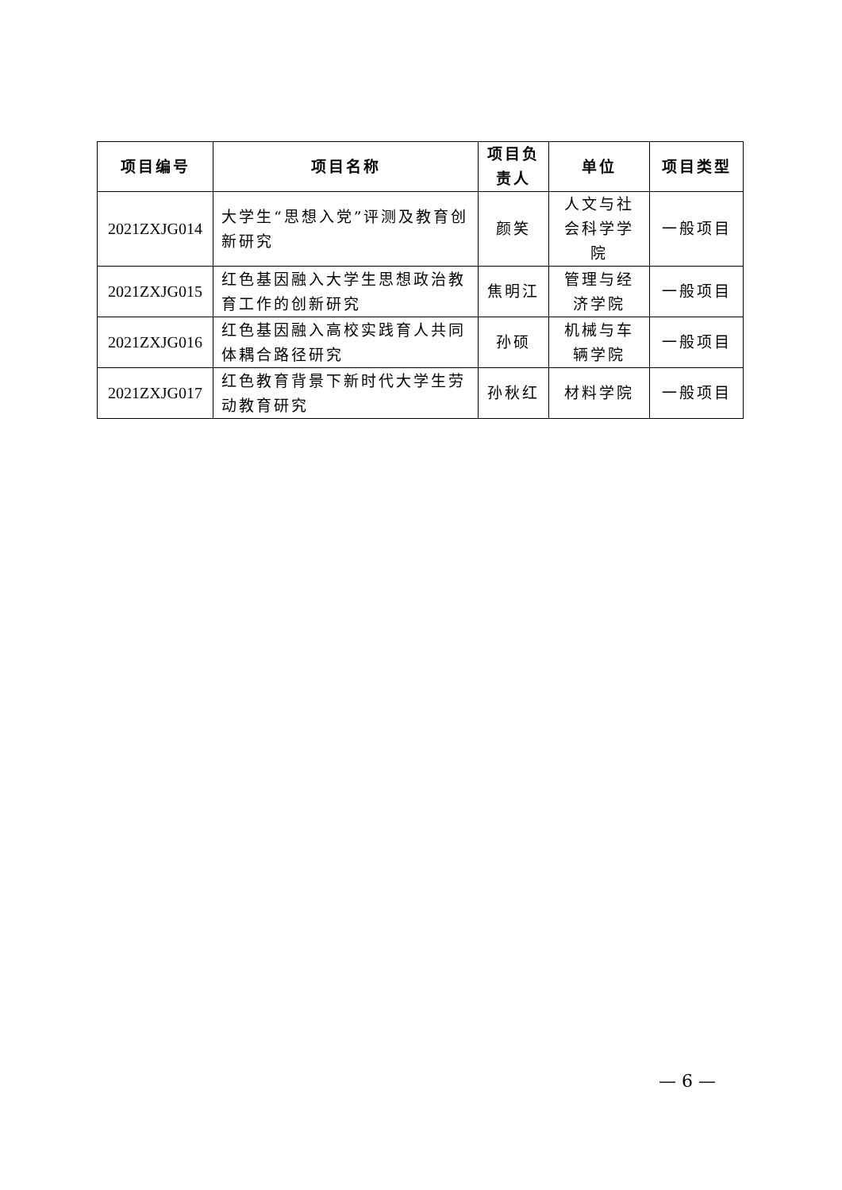| 项目编号 | 项目名称 | 项目负责人 | 单位 | 项目类型 |
| --- | --- | --- | --- | --- |
| 2021ZXJG014 | 大学生“思想入党”评测及教育创新研究 | 颜笑 | 人文与社会科学学院 | 一般项目 |
| 2021ZXJG015 | 红色基因融入大学生思想政治教育工作的创新研究 | 焦明江 | 管理与经济学院 | 一般项目 |
| 2021ZXJG016 | 红色基因融入高校实践育人共同体耦合路径研究 | 孙硕 | 机械与车辆学院 | 一般项目 |
| 2021ZXJG017 | 红色教育背景下新时代大学生劳动教育研究 | 孙秋红 | 材料学院 | 一般项目 |
— 6 —